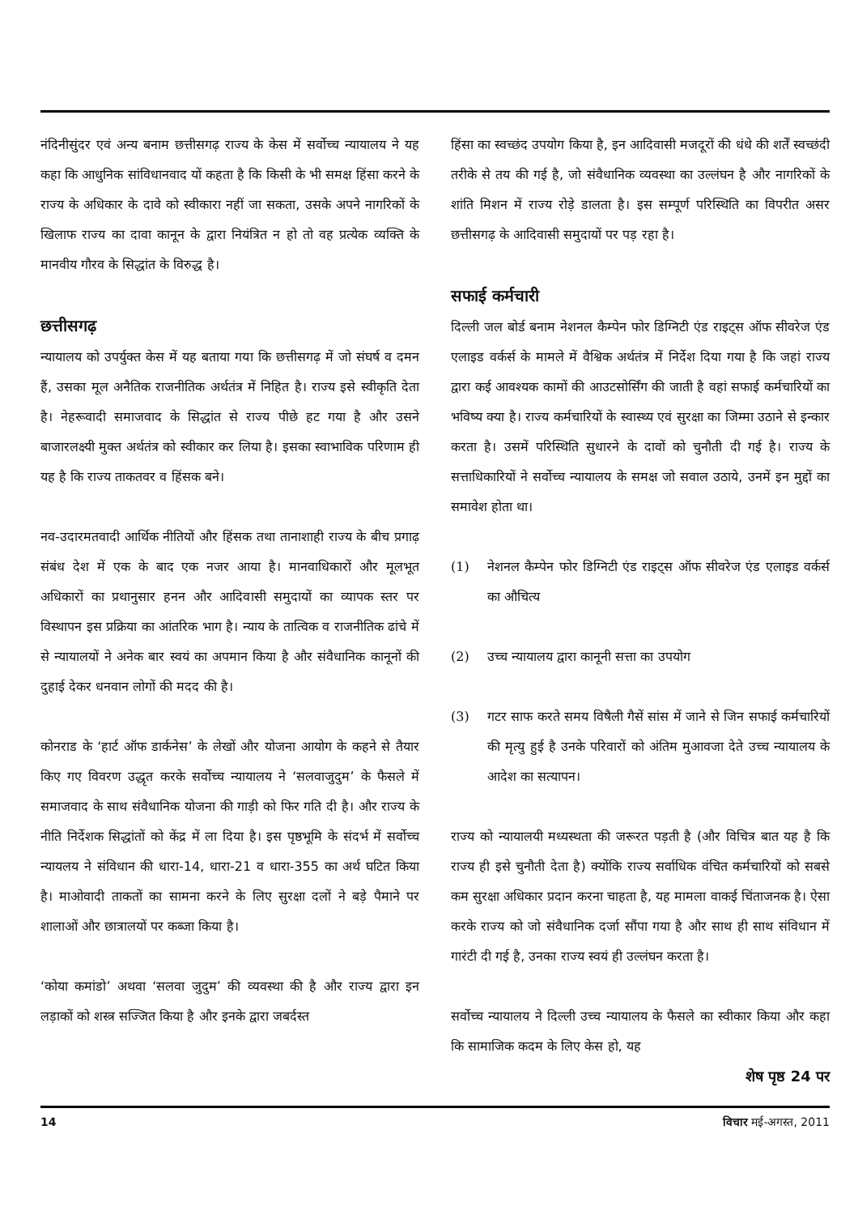नंदिनीसुंदर एवं अन्य बनाम छत्तीसगढ़ राज्य के केस में सर्वोच्च न्यायालय ने यह कहा कि आधुनिक सांविधानवाद यों कहता है कि किसी के भी समक्ष हिंसा करने के राज्य के अधिकार के दावे को स्वीकारा नहीं जा सकता, उसके अपने नागरिकों के खिलाफ राज्य का दावा कानून के द्वारा नियंत्रित न हो तो वह प्रत्येक व्यक्ति के मानवीय गौरव के सिद्धांत के विरुद्ध है।
छत्तीसगढ़
न्यायालय को उपर्युक्त केस में यह बताया गया कि छत्तीसगढ़ में जो संघर्ष व दमन हैं, उसका मूल अनैतिक राजनीतिक अर्थतंत्र में निहित है। राज्य इसे स्वीकृति देता है। नेहरूवादी समाजवाद के सिद्धांत से राज्य पीछे हट गया है और उसने बाजारलक्ष्यी मुक्त अर्थतंत्र को स्वीकार कर लिया है। इसका स्वाभाविक परिणाम ही यह है कि राज्य ताकतवर व हिंसक बने।
नव-उदारमतवादी आर्थिक नीतियों और हिंसक तथा तानाशाही राज्य के बीच प्रगाढ़ संबंध देश में एक के बाद एक नजर आया है। मानवाधिकारों और मूलभूत अधिकारों का प्रथानुसार हनन और आदिवासी समुदायों का व्यापक स्तर पर विस्थापन इस प्रक्रिया का आंतरिक भाग है। न्याय के तात्विक व राजनीतिक ढांचे में से न्यायालयों ने अनेक बार स्वयं का अपमान किया है और संवैधानिक कानूनों की दुहाई देकर धनवान लोगों की मदद की है।
कोनराड के ‘हार्ट ऑफ डार्कनेस’ के लेखों और योजना आयोग के कहने से तैयार किए गए विवरण उद्धृत करके सर्वोच्च न्यायालय ने ‘सलवाजुदुम’ के फैसले में समाजवाद के साथ संवैधानिक योजना की गाड़ी को फिर गति दी है। और राज्य के नीति निर्देशक सिद्धांतों को केंद्र में ला दिया है। इस पृष्ठभूमि के संदर्भ में सर्वोच्च न्यायलय ने संविधान की धारा-14, धारा-21 व धारा-355 का अर्थ घटित किया है। माओवादी ताकतों का सामना करने के लिए सुरक्षा दलों ने बड़े पैमाने पर शालाओं और छात्रालयों पर कब्जा किया है।
‘कोया कमांडो’ अथवा ‘सलवा जुदुम’ की व्यवस्था की है और राज्य द्वारा इन लड़ाकों को शस्त्र सज्जित किया है और इनके द्वारा जबर्दस्त
हिंसा का स्वच्छंद उपयोग किया है, इन आदिवासी मजदूरों की धंधे की शर्तें स्वच्छंदी तरीके से तय की गई है, जो संवैधानिक व्यवस्था का उल्लंघन है और नागरिकों के शांति मिशन में राज्य रोड़े डालता है। इस सम्पूर्ण परिस्थिति का विपरीत असर छत्तीसगढ़ के आदिवासी समुदायों पर पड़ रहा है।
सफाई कर्मचारी
दिल्ली जल बोर्ड बनाम नेशनल कैम्पेन फोर डिग्निटी एंड राइट्स ऑफ सीवरेज एंड एलाइड वर्कर्स के मामले में वैश्विक अर्थतंत्र में निर्देश दिया गया है कि जहां राज्य द्वारा कई आवश्यक कामों की आउटसोर्सिंग की जाती है वहां सफाई कर्मचारियों का भविष्य क्या है। राज्य कर्मचारियों के स्वास्थ्य एवं सुरक्षा का जिम्मा उठाने से इन्कार करता है। उसमें परिस्थिति सुधारने के दावों को चुनौती दी गई है। राज्य के सत्ताधिकारियों ने सर्वोच्च न्यायालय के समक्ष जो सवाल उठाये, उनमें इन मुद्दों का समावेश होता था।
(1) नेशनल कैम्पेन फोर डिग्निटी एंड राइट्स ऑफ सीवरेज एंड एलाइड वर्कर्स का औचित्य
(2) उच्च न्यायालय द्वारा कानूनी सत्ता का उपयोग
(3) गटर साफ करते समय विषैली गैसें सांस में जाने से जिन सफाई कर्मचारियों की मृत्यु हुई है उनके परिवारों को अंतिम मुआवजा देते उच्च न्यायालय के आदेश का सत्यापन।
राज्य को न्यायालयी मध्यस्थता की जरूरत पड़ती है (और विचित्र बात यह है कि राज्य ही इसे चुनौती देता है) क्योंकि राज्य सर्वाधिक वंचित कर्मचारियों को सबसे कम सुरक्षा अधिकार प्रदान करना चाहता है, यह मामला वाकई चिंताजनक है। ऐसा करके राज्य को जो संवैधानिक दर्जा सौंपा गया है और साथ ही साथ संविधान में गारंटी दी गई है, उनका राज्य स्वयं ही उल्लंघन करता है।
सर्वोच्च न्यायालय ने दिल्ली उच्च न्यायालय के फैसले का स्वीकार किया और कहा कि सामाजिक कदम के लिए केस हो, यह
शेष पृष्ठ 24 पर
14 विचार मई-अगस्त, 2011